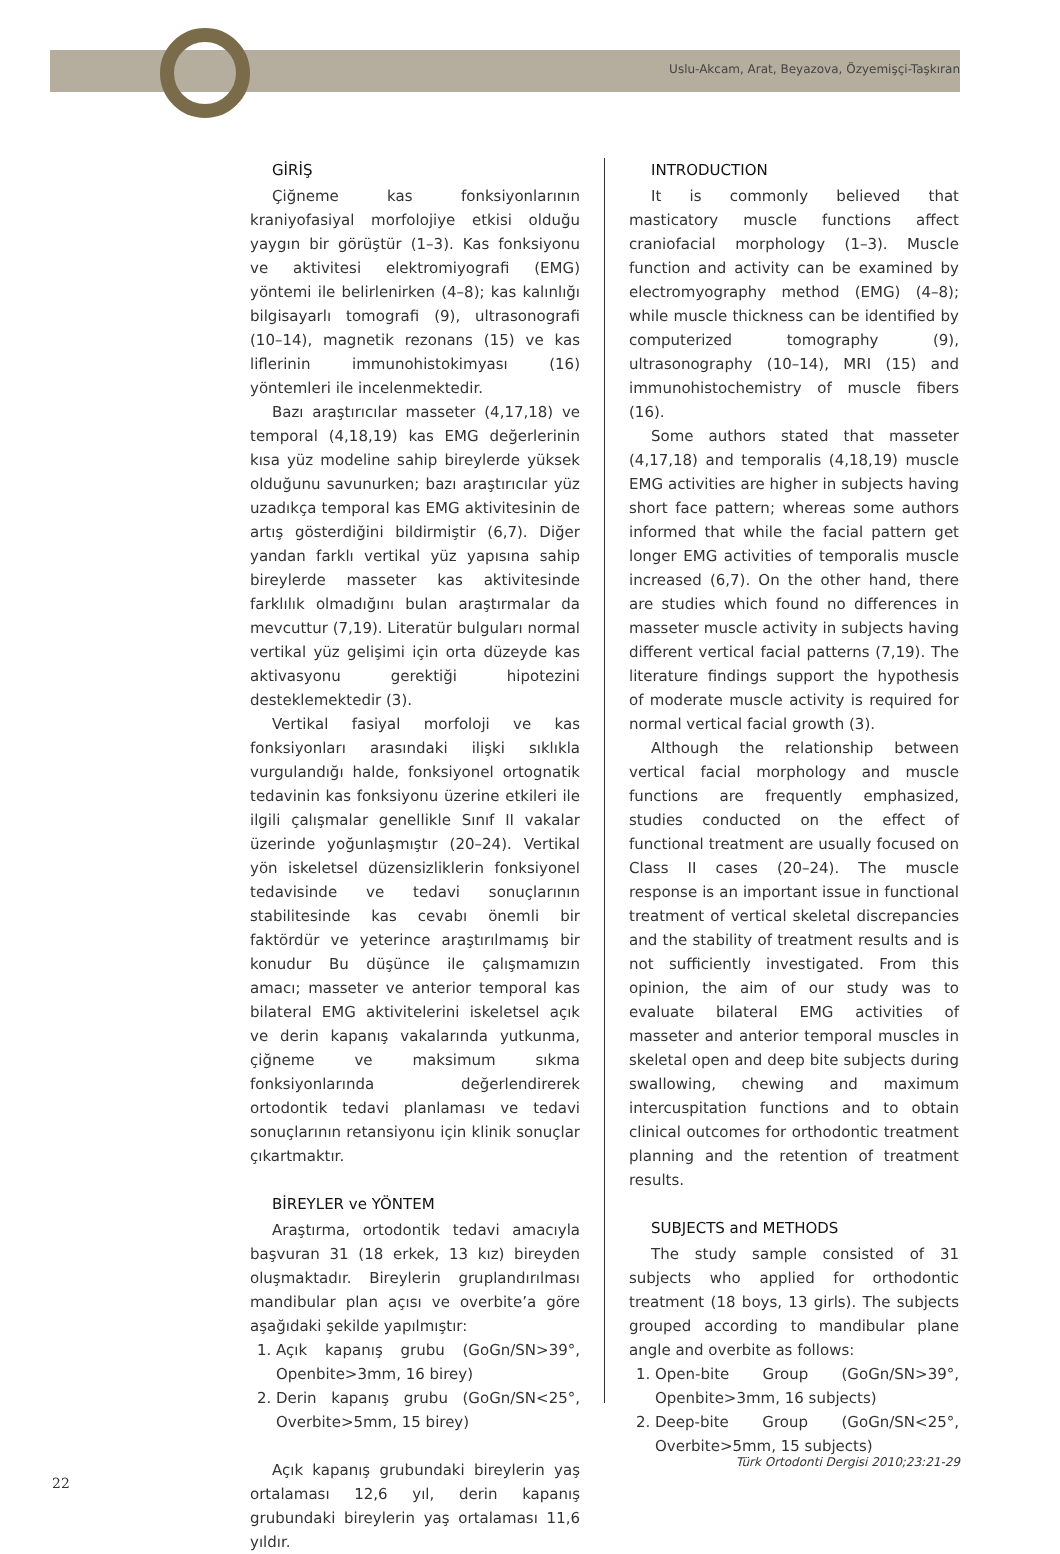Uslu-Akcam, Arat, Beyazova, Özyemişçi-Taşkıran
GİRİŞ
Çiğneme kas fonksiyonlarının kraniyofasiyal morfolojiye etkisi olduğu yaygın bir görüştür (1–3). Kas fonksiyonu ve aktivitesi elektromiyografi (EMG) yöntemi ile belirlenirken (4–8); kas kalınlığı bilgisayarlı tomografi (9), ultrasonografi (10–14), magnetik rezonans (15) ve kas liflerinin immunohistokimyası (16) yöntemleri ile incelenmektedir.
Bazı araştırıcılar masseter (4,17,18) ve temporal (4,18,19) kas EMG değerlerinin kısa yüz modeline sahip bireylerde yüksek olduğunu savunurken; bazı araştırıcılar yüz uzadıkça temporal kas EMG aktivitesinin de artış gösterdiğini bildirmiştir (6,7). Diğer yandan farklı vertikal yüz yapısına sahip bireylerde masseter kas aktivitesinde farklılık olmadığını bulan araştırmalar da mevcuttur (7,19). Literatür bulguları normal vertikal yüz gelişimi için orta düzeyde kas aktivasyonu gerektiği hipotezini desteklemektedir (3).
Vertikal fasiyal morfoloji ve kas fonksiyonları arasındaki ilişki sıklıkla vurgulandığı halde, fonksiyonel ortognatik tedavinin kas fonksiyonu üzerine etkileri ile ilgili çalışmalar genellikle Sınıf II vakalar üzerinde yoğunlaşmıştır (20–24). Vertikal yön iskeletsel düzensizliklerin fonksiyonel tedavisinde ve tedavi sonuçlarının stabilitesinde kas cevabı önemli bir faktördür ve yeterince araştırılmamış bir konudur Bu düşünce ile çalışmamızın amacı; masseter ve anterior temporal kas bilateral EMG aktivitelerini iskeletsel açık ve derin kapanış vakalarında yutkunma, çiğneme ve maksimum sıkma fonksiyonlarında değerlendirerek ortodontik tedavi planlaması ve tedavi sonuçlarının retansiyonu için klinik sonuçlar çıkartmaktır.
BİREYLER ve YÖNTEM
Araştırma, ortodontik tedavi amacıyla başvuran 31 (18 erkek, 13 kız) bireyden oluşmaktadır. Bireylerin gruplandırılması mandibular plan açısı ve overbite’a göre aşağıdaki şekilde yapılmıştır:
1. Açık kapanış grubu (GoGn/SN>39°, Openbite>3mm, 16 birey)
2. Derin kapanış grubu (GoGn/SN<25°, Overbite>5mm, 15 birey)
Açık kapanış grubundaki bireylerin yaş ortalaması 12,6 yıl, derin kapanış grubundaki bireylerin yaş ortalaması 11,6 yıldır.
INTRODUCTION
It is commonly believed that masticatory muscle functions affect craniofacial morphology (1–3). Muscle function and activity can be examined by electromyography method (EMG) (4–8); while muscle thickness can be identified by computerized tomography (9), ultrasonography (10–14), MRI (15) and immunohistochemistry of muscle fibers (16).
Some authors stated that masseter (4,17,18) and temporalis (4,18,19) muscle EMG activities are higher in subjects having short face pattern; whereas some authors informed that while the facial pattern get longer EMG activities of temporalis muscle increased (6,7). On the other hand, there are studies which found no differences in masseter muscle activity in subjects having different vertical facial patterns (7,19). The literature findings support the hypothesis of moderate muscle activity is required for normal vertical facial growth (3).
Although the relationship between vertical facial morphology and muscle functions are frequently emphasized, studies conducted on the effect of functional treatment are usually focused on Class II cases (20–24). The muscle response is an important issue in functional treatment of vertical skeletal discrepancies and the stability of treatment results and is not sufficiently investigated. From this opinion, the aim of our study was to evaluate bilateral EMG activities of masseter and anterior temporal muscles in skeletal open and deep bite subjects during swallowing, chewing and maximum intercuspitation functions and to obtain clinical outcomes for orthodontic treatment planning and the retention of treatment results.
SUBJECTS and METHODS
The study sample consisted of 31 subjects who applied for orthodontic treatment (18 boys, 13 girls). The subjects grouped according to mandibular plane angle and overbite as follows:
1. Open-bite Group (GoGn/SN>39°, Openbite>3mm, 16 subjects)
2. Deep-bite Group (GoGn/SN<25°, Overbite>5mm, 15 subjects)
Türk Ortodonti Dergisi 2010;23:21-29
22